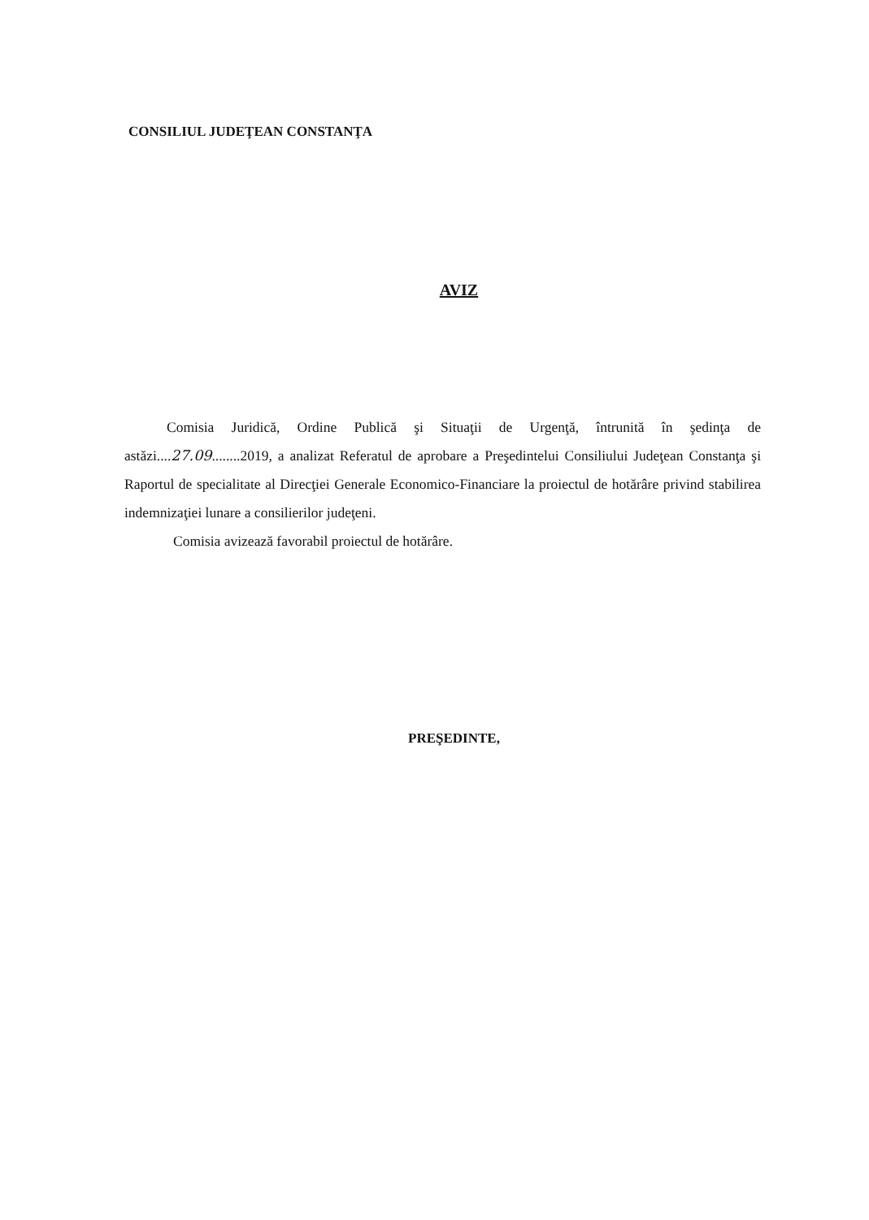CONSILIUL JUDEŢEAN CONSTANŢA
AVIZ
Comisia Juridică, Ordine Publică şi Situaţii de Urgenţă, întrunită în şedinţa de astăzi....27.09........2019, a analizat Referatul de aprobare a Preşedintelui Consiliului Judeţean Constanţa şi Raportul de specialitate al Direcţiei Generale Economico-Financiare la proiectul de hotărâre privind stabilirea indemnizaţiei lunare a consilierilor judeţeni.
Comisia avizează favorabil proiectul de hotărâre.
PREŞEDINTE,